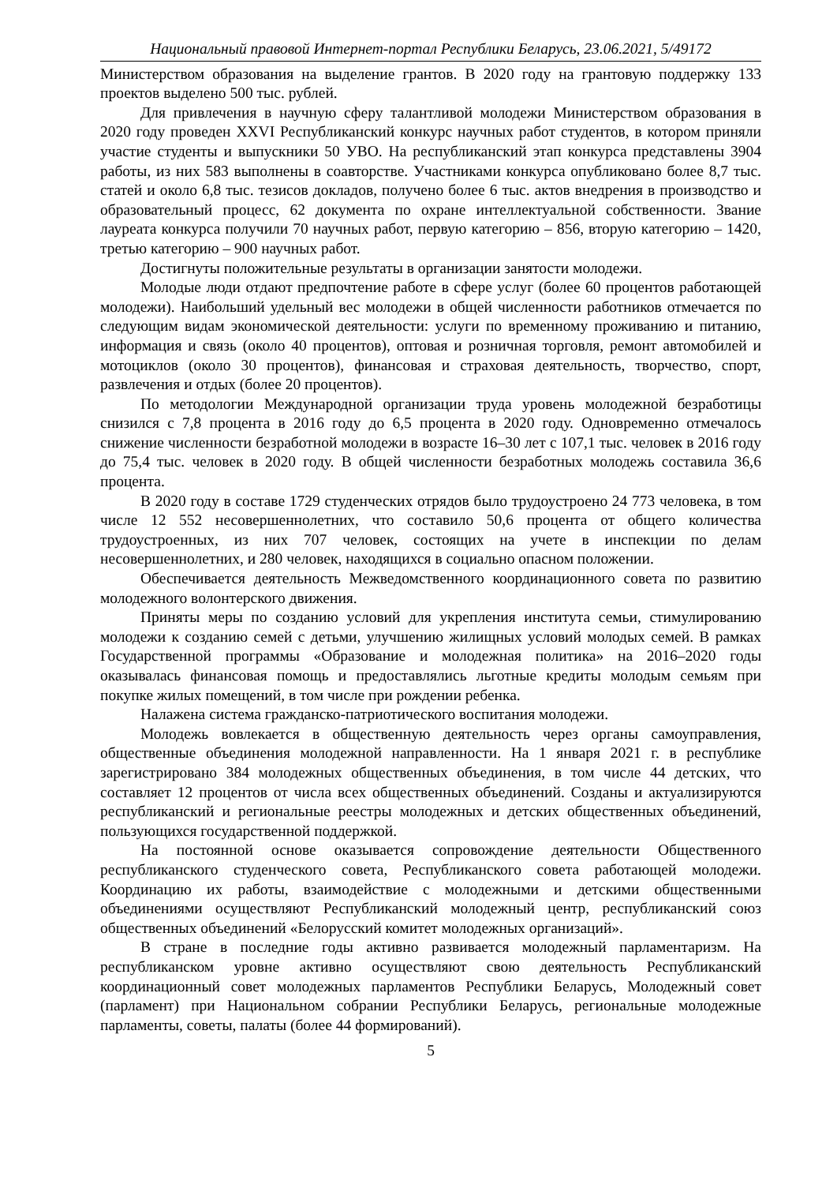Национальный правовой Интернет-портал Республики Беларусь, 23.06.2021, 5/49172
Министерством образования на выделение грантов. В 2020 году на грантовую поддержку 133 проектов выделено 500 тыс. рублей.
Для привлечения в научную сферу талантливой молодежи Министерством образования в 2020 году проведен XXVI Республиканский конкурс научных работ студентов, в котором приняли участие студенты и выпускники 50 УВО. На республиканский этап конкурса представлены 3904 работы, из них 583 выполнены в соавторстве. Участниками конкурса опубликовано более 8,7 тыс. статей и около 6,8 тыс. тезисов докладов, получено более 6 тыс. актов внедрения в производство и образовательный процесс, 62 документа по охране интеллектуальной собственности. Звание лауреата конкурса получили 70 научных работ, первую категорию – 856, вторую категорию – 1420, третью категорию – 900 научных работ.
Достигнуты положительные результаты в организации занятости молодежи.
Молодые люди отдают предпочтение работе в сфере услуг (более 60 процентов работающей молодежи). Наибольший удельный вес молодежи в общей численности работников отмечается по следующим видам экономической деятельности: услуги по временному проживанию и питанию, информация и связь (около 40 процентов), оптовая и розничная торговля, ремонт автомобилей и мотоциклов (около 30 процентов), финансовая и страховая деятельность, творчество, спорт, развлечения и отдых (более 20 процентов).
По методологии Международной организации труда уровень молодежной безработицы снизился с 7,8 процента в 2016 году до 6,5 процента в 2020 году. Одновременно отмечалось снижение численности безработной молодежи в возрасте 16–30 лет с 107,1 тыс. человек в 2016 году до 75,4 тыс. человек в 2020 году. В общей численности безработных молодежь составила 36,6 процента.
В 2020 году в составе 1729 студенческих отрядов было трудоустроено 24 773 человека, в том числе 12 552 несовершеннолетних, что составило 50,6 процента от общего количества трудоустроенных, из них 707 человек, состоящих на учете в инспекции по делам несовершеннолетних, и 280 человек, находящихся в социально опасном положении.
Обеспечивается деятельность Межведомственного координационного совета по развитию молодежного волонтерского движения.
Приняты меры по созданию условий для укрепления института семьи, стимулированию молодежи к созданию семей с детьми, улучшению жилищных условий молодых семей. В рамках Государственной программы «Образование и молодежная политика» на 2016–2020 годы оказывалась финансовая помощь и предоставлялись льготные кредиты молодым семьям при покупке жилых помещений, в том числе при рождении ребенка.
Налажена система гражданско-патриотического воспитания молодежи.
Молодежь вовлекается в общественную деятельность через органы самоуправления, общественные объединения молодежной направленности. На 1 января 2021 г. в республике зарегистрировано 384 молодежных общественных объединения, в том числе 44 детских, что составляет 12 процентов от числа всех общественных объединений. Созданы и актуализируются республиканский и региональные реестры молодежных и детских общественных объединений, пользующихся государственной поддержкой.
На постоянной основе оказывается сопровождение деятельности Общественного республиканского студенческого совета, Республиканского совета работающей молодежи. Координацию их работы, взаимодействие с молодежными и детскими общественными объединениями осуществляют Республиканский молодежный центр, республиканский союз общественных объединений «Белорусский комитет молодежных организаций».
В стране в последние годы активно развивается молодежный парламентаризм. На республиканском уровне активно осуществляют свою деятельность Республиканский координационный совет молодежных парламентов Республики Беларусь, Молодежный совет (парламент) при Национальном собрании Республики Беларусь, региональные молодежные парламенты, советы, палаты (более 44 формирований).
5